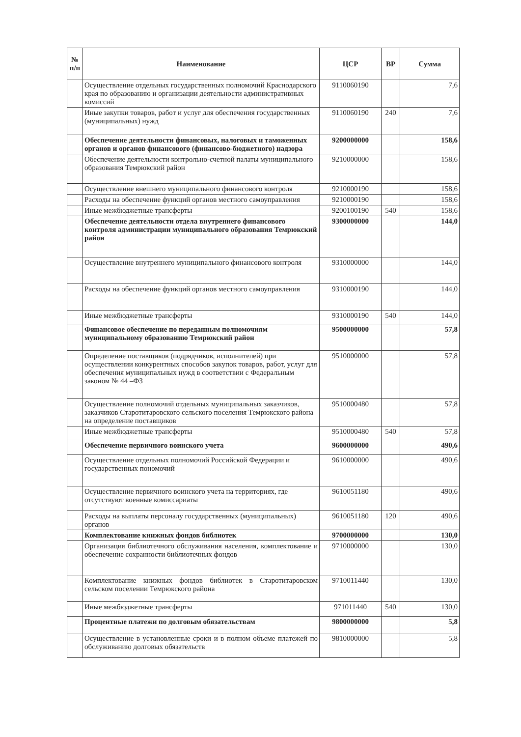| № п/п | Наименование | ЦСР | ВР | Сумма |
| --- | --- | --- | --- | --- |
| | Осуществление отдельных государственных полномочий Краснодарского края по образованию и организации деятельности административных комиссий | 9110060190 | | 7,6 |
| | Иные закупки товаров, работ и услуг для обеспечения государственных (муниципальных) нужд | 9110060190 | 240 | 7,6 |
| | Обеспечение деятельности финансовых, налоговых и таможенных органов и органов финансового (финансово-бюджетного) надзора | 9200000000 | | 158,6 |
| | Обеспечение деятельности контрольно-счетной палаты муниципального образования Темрюкский район | 9210000000 | | 158,6 |
| | Осуществление внешнего муниципального финансового контроля | 9210000190 | | 158,6 |
| | Расходы на обеспечение функций органов местного самоуправления | 9210000190 | | 158,6 |
| | Иные межбюджетные трансферты | 9200100190 | 540 | 158,6 |
| | Обеспечение деятельности отдела внутреннего финансового контроля администрации муниципального образования Темрюкский район | 9300000000 | | 144,0 |
| | Осуществление внутреннего муниципального финансового контроля | 9310000000 | | 144,0 |
| | Расходы на обеспечение функций органов местного самоуправления | 9310000190 | | 144,0 |
| | Иные межбюджетные трансферты | 9310000190 | 540 | 144,0 |
| | Финансовое обеспечение по переданным полномочиям муниципальному образованию Темрюкский район | 9500000000 | | 57,8 |
| | Определение поставщиков (подрядчиков, исполнителей) при осуществлении конкурентных способов закупок товаров, работ, услуг для обеспечения муниципальных нужд в соответствии с Федеральным законом № 44 –ФЗ | 9510000000 | | 57,8 |
| | Осуществление полномочий отдельных муниципальных заказчиков, заказчиков Старотитаровского сельского поселения Темрюкского района на определение поставщиков | 9510000480 | | 57,8 |
| | Иные межбюджетные трансферты | 9510000480 | 540 | 57,8 |
| | Обеспечение первичного воинского учета | 9600000000 | | 490,6 |
| | Осуществление отдельных полномочий Российской Федерации и государственных пономочий | 9610000000 | | 490,6 |
| | Осуществление первичного воинского учета на территориях, где отсутствуют военные комиссариаты | 9610051180 | | 490,6 |
| | Расходы на выплаты персоналу государственных (муниципальных) органов | 9610051180 | 120 | 490,6 |
| | Комплектование книжных фондов библиотек | 9700000000 | | 130,0 |
| | Организация библиотечного обслуживания населения, комплектование и обеспечение сохранности библиотечных фондов | 9710000000 | | 130,0 |
| | Комплектование книжных фондов библиотек в Старотитаровском сельском поселении Темрюкского района | 9710011440 | | 130,0 |
| | Иные межбюджетные трансферты | 971011440 | 540 | 130,0 |
| | Процентные платежи по долговым обязательствам | 9800000000 | | 5,8 |
| | Осуществление в установленные сроки и в полном объеме платежей по обслуживанию долговых обязательств | 9810000000 | | 5,8 |